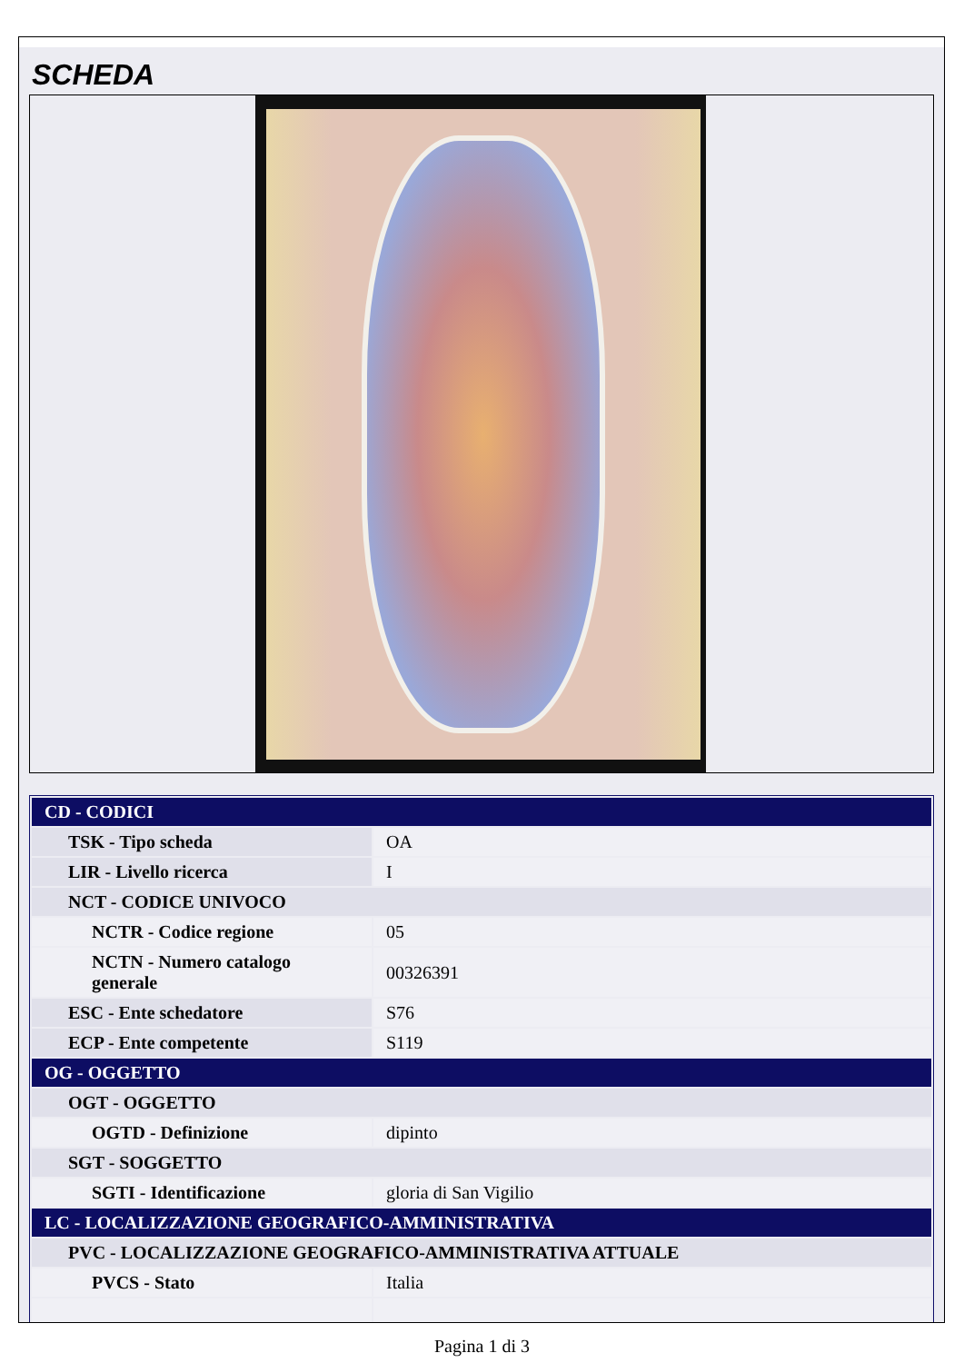SCHEDA
| CD - CODICI | |
| TSK - Tipo scheda | OA |
| LIR - Livello ricerca | I |
| NCT - CODICE UNIVOCO | |
| NCTR - Codice regione | 05 |
| NCTN - Numero catalogo generale | 00326391 |
| ESC - Ente schedatore | S76 |
| ECP - Ente competente | S119 |
| OG - OGGETTO | |
| OGT - OGGETTO | |
| OGTD - Definizione | dipinto |
| SGT - SOGGETTO | |
| SGTI - Identificazione | gloria di San Vigilio |
| LC - LOCALIZZAZIONE GEOGRAFICO-AMMINISTRATIVA | |
| PVC - LOCALIZZAZIONE GEOGRAFICO-AMMINISTRATIVA ATTUALE | |
| PVCS - Stato | Italia |
Pagina 1 di 3